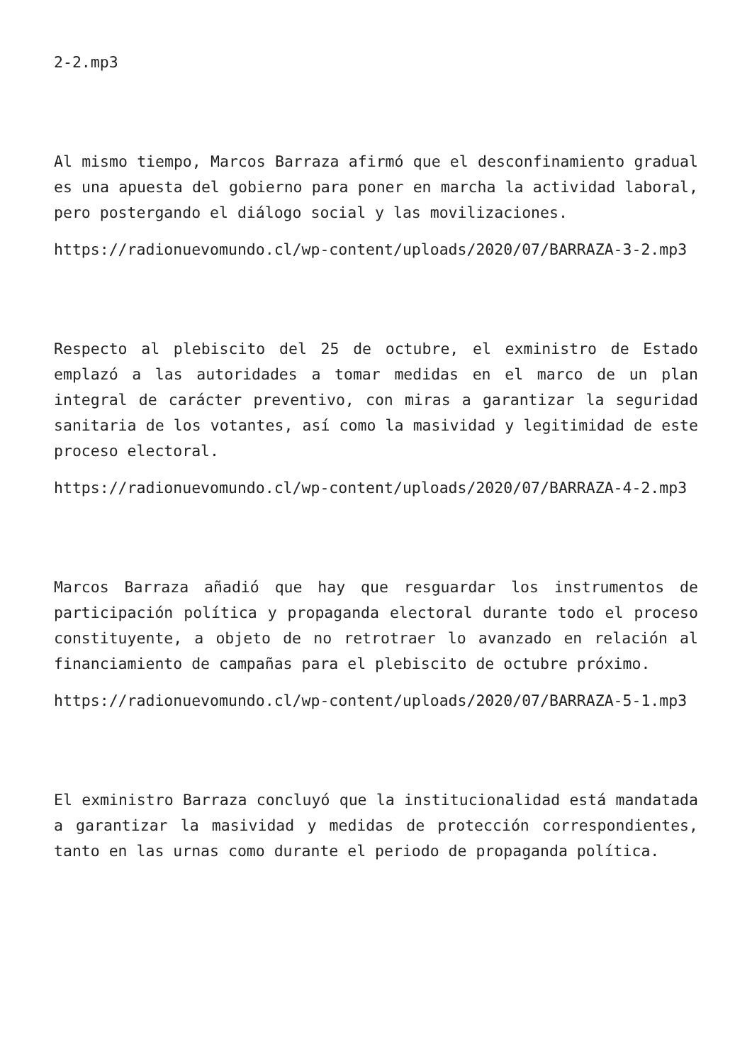2-2.mp3
Al mismo tiempo, Marcos Barraza afirmó que el desconfinamiento gradual es una apuesta del gobierno para poner en marcha la actividad laboral, pero postergando el diálogo social y las movilizaciones.
https://radionuevomundo.cl/wp-content/uploads/2020/07/BARRAZA-3-2.mp3
Respecto al plebiscito del 25 de octubre, el exministro de Estado emplazó a las autoridades a tomar medidas en el marco de un plan integral de carácter preventivo, con miras a garantizar la seguridad sanitaria de los votantes, así como la masividad y legitimidad de este proceso electoral.
https://radionuevomundo.cl/wp-content/uploads/2020/07/BARRAZA-4-2.mp3
Marcos Barraza añadió que hay que resguardar los instrumentos de participación política y propaganda electoral durante todo el proceso constituyente, a objeto de no retrotraer lo avanzado en relación al financiamiento de campañas para el plebiscito de octubre próximo.
https://radionuevomundo.cl/wp-content/uploads/2020/07/BARRAZA-5-1.mp3
El exministro Barraza concluyó que la institucionalidad está mandatada a garantizar la masividad y medidas de protección correspondientes, tanto en las urnas como durante el periodo de propaganda política.